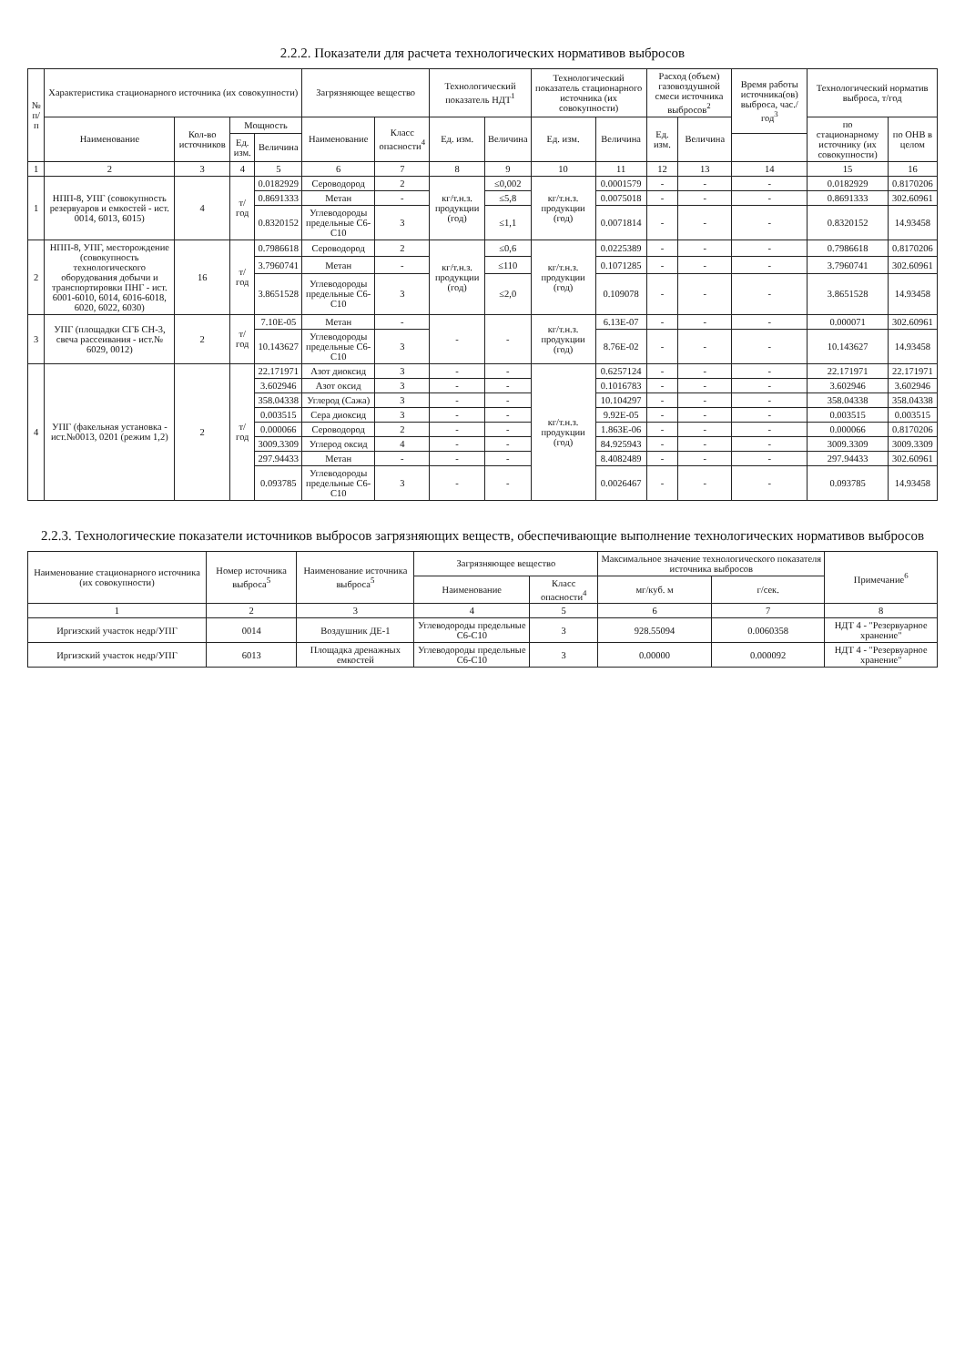2.2.2. Показатели для расчета технологических нормативов выбросов
| № п/п | Характеристика стационарного источника (их совокупности) | | | | Загрязняющее вещество | | Технологический показатель НДТ<sup>1</sup> | | Технологический показатель стационарного источника (их совокупности) | | Расход (объем) газовоздушной смеси источника выбросов<sup>2</sup> | | Время работы источника(ов) выброса, час./год<sup>3</sup> | Технологический норматив выброса, т/год | |
| --- | --- | --- | --- | --- | --- | --- | --- | --- | --- | --- | --- | --- | --- | --- | --- |
| | Наименование | Кол-во источников | Мощность | | Наименование | Класс опасности<sup>4</sup> | Ед. изм. | Величина | Ед. изм. | Величина | Ед. изм. | Величина | | по стационарному источнику (их совокупности) | по ОНВ в целом |
| | | | Ед. изм. | Величина | | | | | | | | | | | |
| 1 | 2 | 3 | 4 | 5 | 6 | 7 | 8 | 9 | 10 | 11 | 12 | 13 | 14 | 15 | 16 |
| 1 | НПП-8, УПГ (совокупность резервуаров и емкостей - ист. 0014, 6013, 6015) | 4 | т/год | 0.0182929 | Сероводород | 2 | кг/т.н.з. продукции (год) | ≤0,002 | кг/т.н.з. продукции (год) | 0.0001579 | - | - | - | 0.0182929 | 0.8170206 |
| | | | | 0.8691333 | Метан | - | | ≤5,8 | | 0.0075018 | - | - | - | 0.8691333 | 302.60961 |
| | | | | 0.8320152 | Углеводороды предельные С6-С10 | 3 | | ≤1,1 | | 0.0071814 | - | - | - | 0.8320152 | 14.93458 |
| 2 | НПП-8, УПГ, месторождение (совокупность технологического оборудования добычи и транспортировки ПНГ - ист. 6001-6010, 6014, 6016-6018, 6020, 6022, 6030) | 16 | т/год | 0.7986618 | Сероводород | 2 | кг/т.н.з. продукции (год) | ≤0,6 | кг/т.н.з. продукции (год) | 0.0225389 | - | - | - | 0.7986618 | 0.8170206 |
| | | | | 3.7960741 | Метан | - | | ≤110 | | 0.1071285 | - | - | - | 3.7960741 | 302.60961 |
| | | | | 3.8651528 | Углеводороды предельные С6-С10 | 3 | | ≤2,0 | | 0.109078 | - | - | - | 3.8651528 | 14.93458 |
| 3 | УПГ (площадки СГБ СН-3, свеча рассеивания - ист.№ 6029, 0012) | 2 | т/год | 7.10E-05 | Метан | - | - | - | кг/т.н.з. продукции (год) | 6.13E-07 | - | - | - | 0.000071 | 302.60961 |
| | | | | 10.143627 | Углеводороды предельные С6-С10 | 3 | | | | 8.76E-02 | - | - | - | 10.143627 | 14.93458 |
| 4 | УПГ (факельная установка - ист.№0013, 0201 (режим 1,2) | 2 | т/год | 22.171971 | Азот диоксид | 3 | - | - | кг/т.н.з. продукции (год) | 0.6257124 | - | - | - | 22.171971 | 22.171971 |
| | | | | 3.602946 | Азот оксид | 3 | - | - | | 0.1016783 | - | - | - | 3.602946 | 3.602946 |
| | | | | 358.04338 | Углерод (Сажа) | 3 | - | - | | 10.104297 | - | - | - | 358.04338 | 358.04338 |
| | | | | 0.003515 | Сера диоксид | 3 | - | - | | 9.92E-05 | - | - | - | 0.003515 | 0.003515 |
| | | | | 0.000066 | Сероводород | 2 | - | - | | 1.863E-06 | - | - | - | 0.000066 | 0.8170206 |
| | | | | 3009.3309 | Углерод оксид | 4 | - | - | | 84.925943 | - | - | - | 3009.3309 | 3009.3309 |
| | | | | 297.94433 | Метан | - | - | - | | 8.4082489 | - | - | - | 297.94433 | 302.60961 |
| | | | | 0.093785 | Углеводороды предельные С6-С10 | 3 | - | - | | 0.0026467 | - | - | - | 0.093785 | 14.93458 |
2.2.3. Технологические показатели источников выбросов загрязняющих веществ, обеспечивающие выполнение технологических нормативов выбросов
| Наименование стационарного источника (их совокупности) | Номер источника выброса<sup>5</sup> | Наименование источника выброса<sup>5</sup> | Загрязняющее вещество | | Максимальное значение технологического показателя источника выбросов | | Примечание<sup>6</sup> |
| --- | --- | --- | --- | --- | --- | --- | --- |
| | | | Наименование | Класс опасности<sup>4</sup> | мг/куб. м | г/сек. | |
| 1 | 2 | 3 | 4 | 5 | 6 | 7 | 8 |
| Иргизский участок недр/УПГ | 0014 | Воздушник ДЕ-1 | Углеводороды предельные С6-С10 | 3 | 928.55094 | 0.0060358 | НДТ 4 - "Резервуарное хранение" |
| Иргизский участок недр/УПГ | 6013 | Площадка дренажных емкостей | Углеводороды предельные С6-С10 | 3 | 0.00000 | 0.000092 | НДТ 4 - "Резервуарное хранение" |